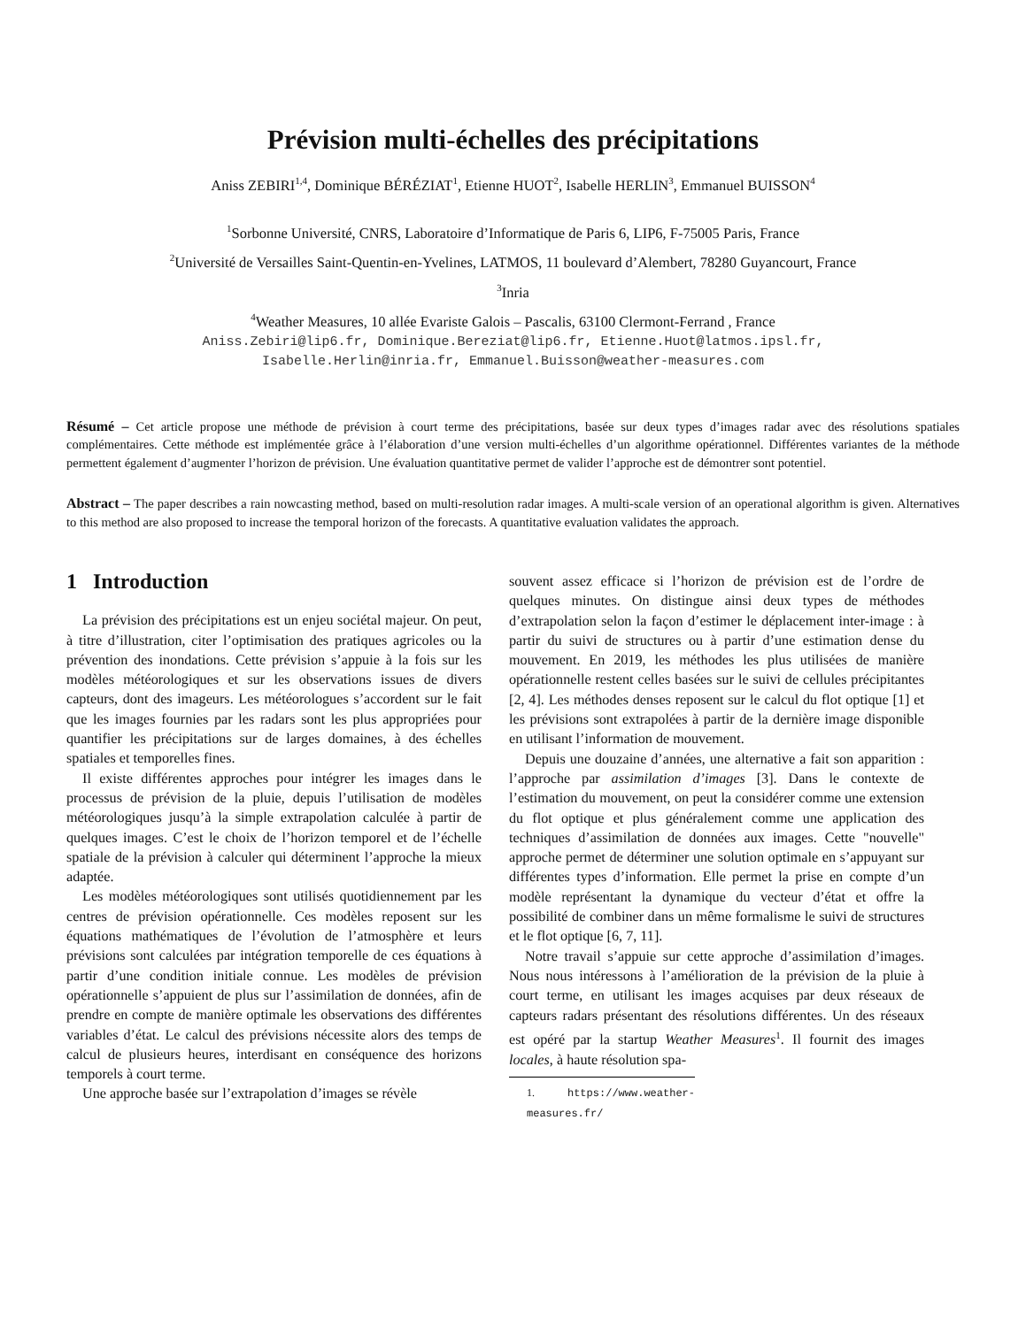Prévision multi-échelles des précipitations
Aniss ZEBIRI<sup>1,4</sup>, Dominique BÉRÉZIAT<sup>1</sup>, Etienne HUOT<sup>2</sup>, Isabelle HERLIN<sup>3</sup>, Emmanuel BUISSON<sup>4</sup>
<sup>1</sup> Sorbonne Université, CNRS, Laboratoire d’Informatique de Paris 6, LIP6, F-75005 Paris, France
<sup>2</sup> Université de Versailles Saint-Quentin-en-Yvelines, LATMOS, 11 boulevard d’Alembert, 78280 Guyancourt, France
<sup>3</sup> Inria
<sup>4</sup> Weather Measures, 10 allée Evariste Galois – Pascalis, 63100 Clermont-Ferrand , France
Aniss.Zebiri@lip6.fr, Dominique.Bereziat@lip6.fr, Etienne.Huot@latmos.ipsl.fr,
Isabelle.Herlin@inria.fr, Emmanuel.Buisson@weather-measures.com
Résumé – Cet article propose une méthode de prévision à court terme des précipitations, basée sur deux types d’images radar avec des résolutions spatiales complémentaires. Cette méthode est implémentée grâce à l’élaboration d’une version multi-échelles d’un algorithme opérationnel. Différentes variantes de la méthode permettent également d’augmenter l’horizon de prévision. Une évaluation quantitative permet de valider l’approche est de démontrer sont potentiel.
Abstract – The paper describes a rain nowcasting method, based on multi-resolution radar images. A multi-scale version of an operational algorithm is given. Alternatives to this method are also proposed to increase the temporal horizon of the forecasts. A quantitative evaluation validates the approach.
1 Introduction
La prévision des précipitations est un enjeu sociétal majeur. On peut, à titre d’illustration, citer l’optimisation des pratiques agricoles ou la prévention des inondations. Cette prévision s’appuie à la fois sur les modèles météorologiques et sur les observations issues de divers capteurs, dont des imageurs. Les météorologues s’accordent sur le fait que les images fournies par les radars sont les plus appropriées pour quantifier les précipitations sur de larges domaines, à des échelles spatiales et temporelles fines.
Il existe différentes approches pour intégrer les images dans le processus de prévision de la pluie, depuis l’utilisation de modèles météorologiques jusqu’à la simple extrapolation calculée à partir de quelques images. C’est le choix de l’horizon temporel et de l’échelle spatiale de la prévision à calculer qui déterminent l’approche la mieux adaptée.
Les modèles météorologiques sont utilisés quotidiennement par les centres de prévision opérationnelle. Ces modèles reposent sur les équations mathématiques de l’évolution de l’atmosphère et leurs prévisions sont calculées par intégration temporelle de ces équations à partir d’une condition initiale connue. Les modèles de prévision opérationnelle s’appuient de plus sur l’assimilation de données, afin de prendre en compte de manière optimale les observations des différentes variables d’état. Le calcul des prévisions nécessite alors des temps de calcul de plusieurs heures, interdisant en conséquence des horizons temporels à court terme.
Une approche basée sur l’extrapolation d’images se révèle
souvent assez efficace si l’horizon de prévision est de l’ordre de quelques minutes. On distingue ainsi deux types de méthodes d’extrapolation selon la façon d’estimer le déplacement inter-image : à partir du suivi de structures ou à partir d’une estimation dense du mouvement. En 2019, les méthodes les plus utilisées de manière opérationnelle restent celles basées sur le suivi de cellules précipitantes [2, 4]. Les méthodes denses reposent sur le calcul du flot optique [1] et les prévisions sont extrapolées à partir de la dernière image disponible en utilisant l’information de mouvement.
Depuis une douzaine d’années, une alternative a fait son apparition : l’approche par assimilation d’images [3]. Dans le contexte de l’estimation du mouvement, on peut la considérer comme une extension du flot optique et plus généralement comme une application des techniques d’assimilation de données aux images. Cette "nouvelle" approche permet de déterminer une solution optimale en s’appuyant sur différentes types d’information. Elle permet la prise en compte d’un modèle représentant la dynamique du vecteur d’état et offre la possibilité de combiner dans un même formalisme le suivi de structures et le flot optique [6, 7, 11].
Notre travail s’appuie sur cette approche d’assimilation d’images. Nous nous intéressons à l’amélioration de la prévision de la pluie à court terme, en utilisant les images acquises par deux réseaux de capteurs radars présentant des résolutions différentes. Un des réseaux est opéré par la startup Weather Measures<sup>1</sup>. Il fournit des images locales, à haute résolution spa-
1. https://www.weather-measures.fr/